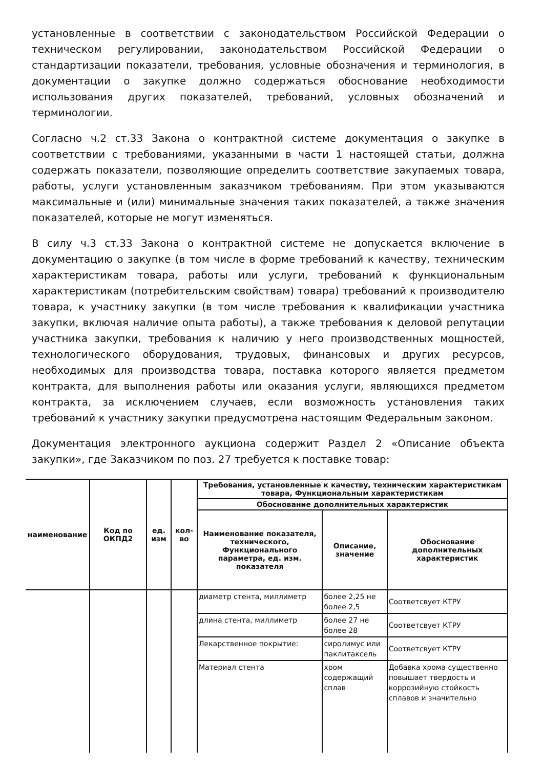установленные в соответствии с законодательством Российской Федерации о техническом регулировании, законодательством Российской Федерации о стандартизации показатели, требования, условные обозначения и терминология, в документации о закупке должно содержаться обоснование необходимости использования других показателей, требований, условных обозначений и терминологии.
Согласно ч.2 ст.33 Закона о контрактной системе документация о закупке в соответствии с требованиями, указанными в части 1 настоящей статьи, должна содержать показатели, позволяющие определить соответствие закупаемых товара, работы, услуги установленным заказчиком требованиям. При этом указываются максимальные и (или) минимальные значения таких показателей, а также значения показателей, которые не могут изменяться.
В силу ч.3 ст.33 Закона о контрактной системе не допускается включение в документацию о закупке (в том числе в форме требований к качеству, техническим характеристикам товара, работы или услуги, требований к функциональным характеристикам (потребительским свойствам) товара) требований к производителю товара, к участнику закупки (в том числе требования к квалификации участника закупки, включая наличие опыта работы), а также требования к деловой репутации участника закупки, требования к наличию у него производственных мощностей, технологического оборудования, трудовых, финансовых и других ресурсов, необходимых для производства товара, поставка которого является предметом контракта, для выполнения работы или оказания услуги, являющихся предметом контракта, за исключением случаев, если возможность установления таких требований к участнику закупки предусмотрена настоящим Федеральным законом.
Документация электронного аукциона содержит Раздел 2 «Описание объекта закупки», где Заказчиком по поз. 27 требуется к поставке товар:
| наименование | Код по ОКПД2 | ед. изм | кол-во | Требования, установленные к качеству, техническим характеристикам товара, Функциональным характеристикам | | |
| --- | --- | --- | --- | --- | --- | --- |
| | | | | Обоснование дополнительных характеристик | | |
| | | | | Наименование показателя, технического, Функционального параметра, ед. изм. показателя | Описание, значение | Обоснование дополнительных характеристик |
| | | | | диаметр стента, миллиметр | более 2,25 не более 2,5 | Соответсвует КТРУ |
| | | | | длина стента, миллиметр | более 27 не более 28 | Соответсвует КТРУ |
| | | | | Лекарственное покрытие: | сиролимус или паклитаксель | Соответсвует КТРУ |
| | | | | Материал стента | хром содержащий сплав | Добавка хрома существенно повышает твердость и коррозийную стойкость сплавов и значительно |